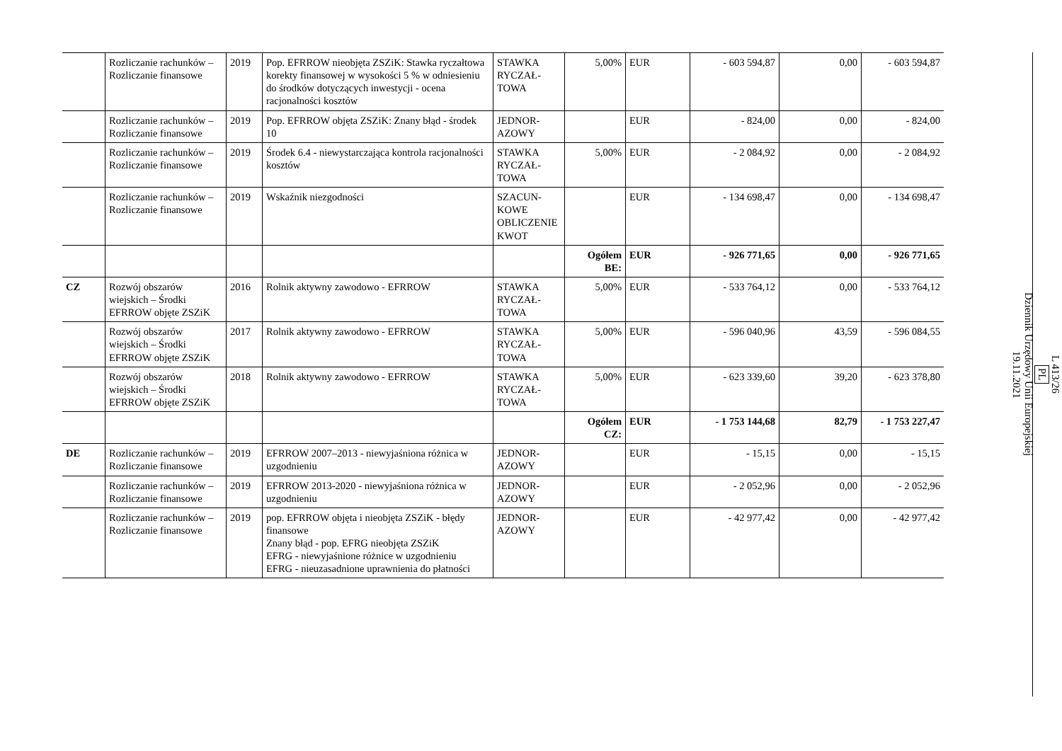| | Rozliczanie rachunków – Rozliczanie finansowe | 2019 | Pop. EFRROW nieobjęta ZSZiK: Stawka ryczałtowa korekty finansowej w wysokości 5 % w odniesieniu do środków dotyczących inwestycji - ocena racjonalności kosztów | STAWKA RYCZAŁ-TOWA | 5,00% | EUR | - 603 594,87 | 0,00 | - 603 594,87 |
| | Rozliczanie rachunków – Rozliczanie finansowe | 2019 | Pop. EFRROW objęta ZSZiK: Znany błąd - środek 10 | JEDNOR-AZOWY | | EUR | - 824,00 | 0,00 | - 824,00 |
| | Rozliczanie rachunków – Rozliczanie finansowe | 2019 | Środek 6.4 - niewystarczająca kontrola racjonalności kosztów | STAWKA RYCZAŁ-TOWA | 5,00% | EUR | - 2 084,92 | 0,00 | - 2 084,92 |
| | Rozliczanie rachunków – Rozliczanie finansowe | 2019 | Wskaźnik niezgodności | SZACUN-KOWE OBLICZENIE KWOT | | EUR | - 134 698,47 | 0,00 | - 134 698,47 |
| | | | | | Ogółem BE: | EUR | - 926 771,65 | 0,00 | - 926 771,65 |
| CZ | Rozwój obszarów wiejskich – Środki EFRROW objęte ZSZiK | 2016 | Rolnik aktywny zawodowo - EFRROW | STAWKA RYCZAŁ-TOWA | 5,00% | EUR | - 533 764,12 | 0,00 | - 533 764,12 |
| | Rozwój obszarów wiejskich – Środki EFRROW objęte ZSZiK | 2017 | Rolnik aktywny zawodowo - EFRROW | STAWKA RYCZAŁ-TOWA | 5,00% | EUR | - 596 040,96 | 43,59 | - 596 084,55 |
| | Rozwój obszarów wiejskich – Środki EFRROW objęte ZSZiK | 2018 | Rolnik aktywny zawodowo - EFRROW | STAWKA RYCZAŁ-TOWA | 5,00% | EUR | - 623 339,60 | 39,20 | - 623 378,80 |
| | | | | | Ogółem CZ: | EUR | - 1 753 144,68 | 82,79 | - 1 753 227,47 |
| DE | Rozliczanie rachunków – Rozliczanie finansowe | 2019 | EFRROW 2007–2013 - niewyjaśniona różnica w uzgodnieniu | JEDNOR-AZOWY | | EUR | - 15,15 | 0,00 | - 15,15 |
| | Rozliczanie rachunków – Rozliczanie finansowe | 2019 | EFRROW 2013-2020 - niewyjaśniona różnica w uzgodnieniu | JEDNOR-AZOWY | | EUR | - 2 052,96 | 0,00 | - 2 052,96 |
| | Rozliczanie rachunków – Rozliczanie finansowe | 2019 | pop. EFRROW objęta i nieobjęta ZSZiK - błędy finansowe Znany błąd - pop. EFRG nieobjęta ZSZiK EFRG - niewyjaśnione różnice w uzgodnieniu EFRG - nieuzasadnione uprawnienia do płatności | JEDNOR-AZOWY | | EUR | - 42 977,42 | 0,00 | - 42 977,42 |
L 413/26
PL
Dziennik Urzędowy Unii Europejskiej
19.11.2021